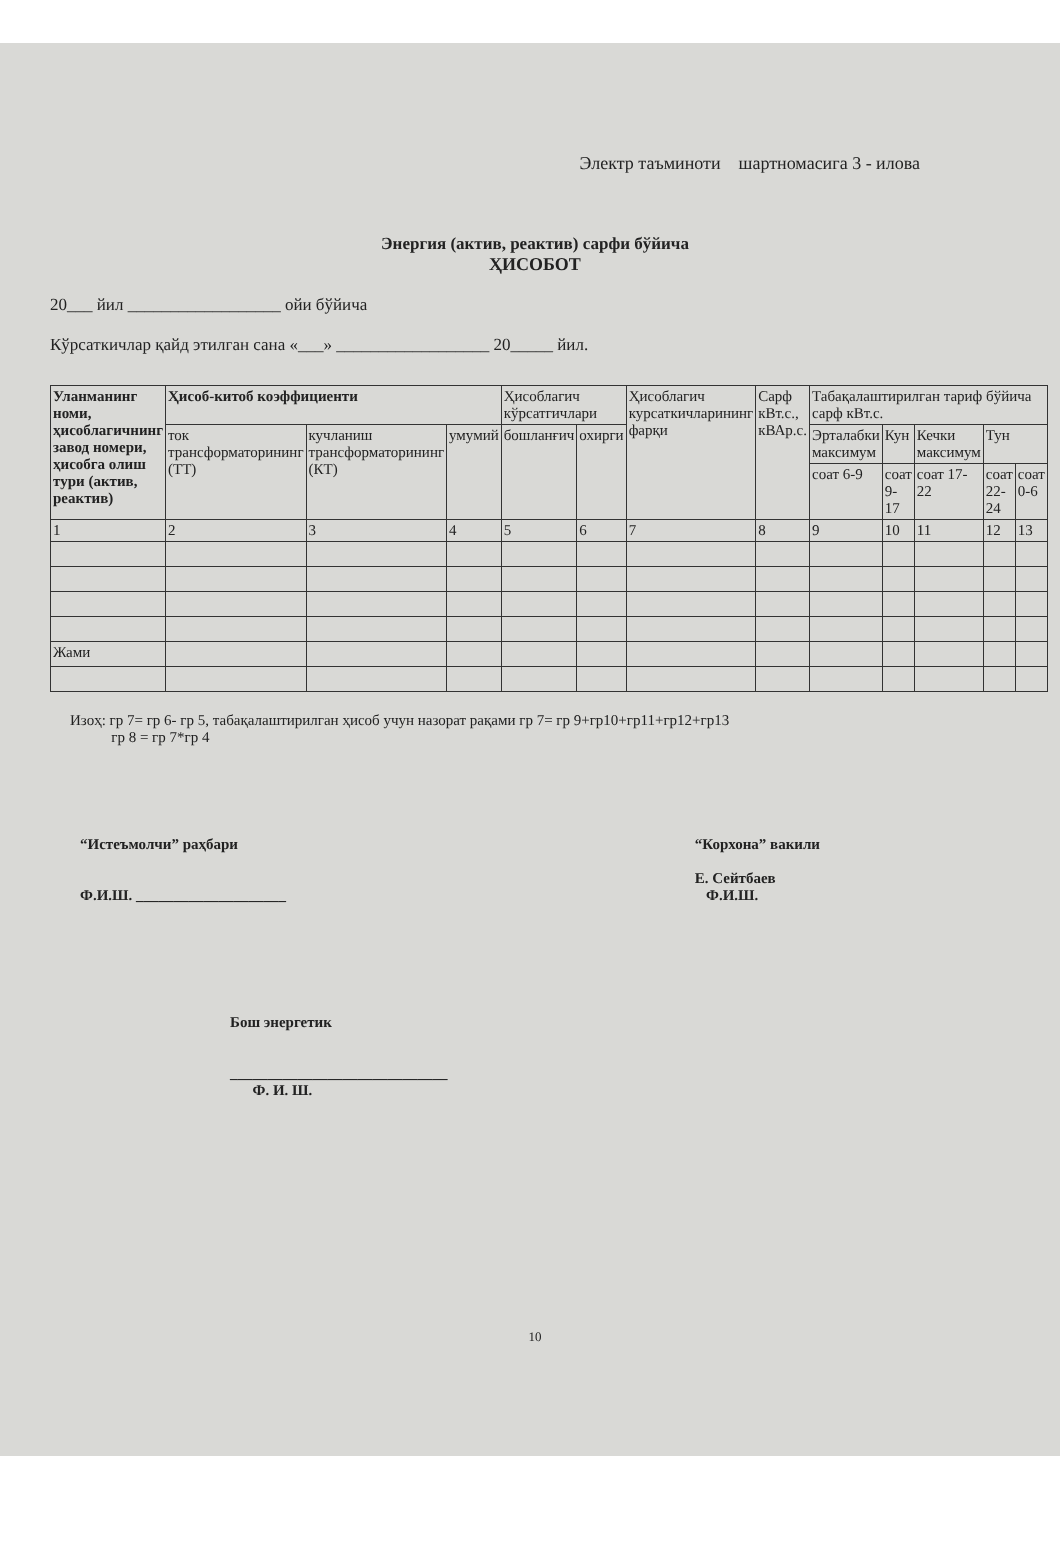Электр таъминоти шартномасига 3 - илова
Энергия (актив, реактив) сарфи бўйича
ҲИСОБОТ
20___ йил __________________ ойи бўйича
Кўрсаткичлар қайд этилган сана «___» __________________ 20_____ йил.
| Уланманинг номи, ҳисоблагичнинг завод номери, ҳисобга олиш тури (актив, реактив) | Ҳисоб-китоб коэффициенти | | | Ҳисоблагич кўрсатгичлари | | Ҳисоблагич курсаткичларининг фарқи | Сарф кВт.с., кВАр.с. | Табақалаштирилган тариф бўйича сарф кВт.с. | | | | |
| --- | --- | --- | --- | --- | --- | --- | --- | --- | --- | --- | --- | --- |
| | ток трансформаторининг (ТТ) | кучланиш трансформаторининг (КТ) | умумий | бошланғич | охирги | | | Эрталабки максимум | Кун | Кечки максимум | Тун | |
| | | | | | | | | соат 6-9 | соат 9-17 | соат 17-22 | соат 22-24 | соат 0-6 |
| 1 | 2 | 3 | 4 | 5 | 6 | 7 | 8 | 9 | 10 | 11 | 12 | 13 |
| Жами | | | | | | | | | | | | |
Изоҳ: гр 7= гр 6- гр 5, табақалаштирилган ҳисоб учун назорат рақами гр 7= гр 9+гр10+гр11+гр12+гр13
гр 8 = гр 7*гр 4
“Истеъмолчи” раҳбари
Ф.И.Ш. ____________________
“Корхона” вакили
Е. Сейтбаев
Ф.И.Ш.
Бош энергетик
_____________________________
Ф. И. Ш.
10